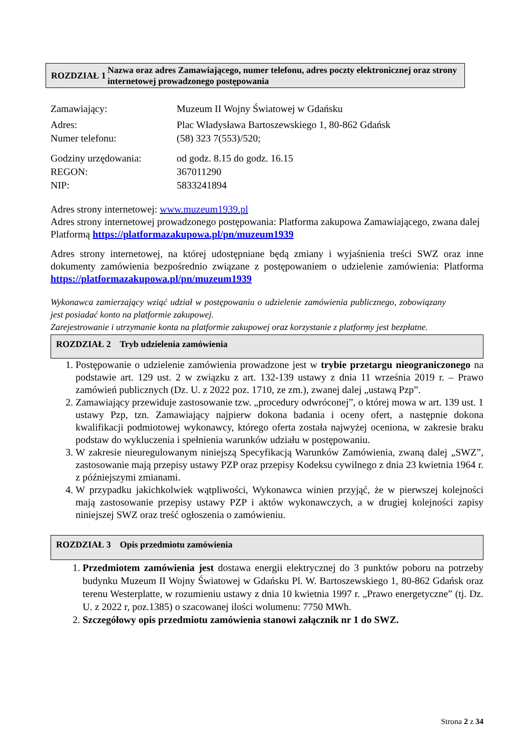ROZDZIAŁ 1 Nazwa oraz adres Zamawiającego, numer telefonu, adres poczty elektronicznej oraz strony internetowej prowadzonego postępowania
| Zamawiający: | Muzeum II Wojny Światowej w Gdańsku |
| Adres: | Plac Władysława Bartoszewskiego 1, 80-862 Gdańsk |
| Numer telefonu: | (58) 323 7(553)/520; |
| Godziny urzędowania: | od godz. 8.15 do godz. 16.15 |
| REGON: | 367011290 |
| NIP: | 5833241894 |
Adres strony internetowej: www.muzeum1939.pl
Adres strony internetowej prowadzonego postępowania: Platforma zakupowa Zamawiającego, zwana dalej Platformą https://platformazakupowa.pl/pn/muzeum1939
Adres strony internetowej, na której udostępniane będą zmiany i wyjaśnienia treści SWZ oraz inne dokumenty zamówienia bezpośrednio związane z postępowaniem o udzielenie zamówienia: Platforma https://platformazakupowa.pl/pn/muzeum1939
Wykonawca zamierzający wziąć udział w postępowaniu o udzielenie zamówienia publicznego, zobowiązany jest posiadać konto na platformie zakupowej.
Zarejestrowanie i utrzymanie konta na platformie zakupowej oraz korzystanie z platformy jest bezpłatne.
ROZDZIAŁ 2 Tryb udzielenia zamówienia
1. Postępowanie o udzielenie zamówienia prowadzone jest w trybie przetargu nieograniczonego na podstawie art. 129 ust. 2 w związku z art. 132-139 ustawy z dnia 11 września 2019 r. – Prawo zamówień publicznych (Dz. U. z 2022 poz. 1710, ze zm.), zwanej dalej „ustawą Pzp”.
2. Zamawiający przewiduje zastosowanie tzw. „procedury odwróconej”, o której mowa w art. 139 ust. 1 ustawy Pzp, tzn. Zamawiający najpierw dokona badania i oceny ofert, a następnie dokona kwalifikacji podmiotowej wykonawcy, którego oferta została najwyżej oceniona, w zakresie braku podstaw do wykluczenia i spełnienia warunków udziału w postępowaniu.
3. W zakresie nieuregulowanym niniejszą Specyfikacją Warunków Zamówienia, zwaną dalej „SWZ”, zastosowanie mają przepisy ustawy PZP oraz przepisy Kodeksu cywilnego z dnia 23 kwietnia 1964 r. z późniejszymi zmianami.
4. W przypadku jakichkolwiek wątpliwości, Wykonawca winien przyjąć, że w pierwszej kolejności mają zastosowanie przepisy ustawy PZP i aktów wykonawczych, a w drugiej kolejności zapisy niniejszej SWZ oraz treść ogłoszenia o zamówieniu.
ROZDZIAŁ 3 Opis przedmiotu zamówienia
1. Przedmiotem zamówienia jest dostawa energii elektrycznej do 3 punktów poboru na potrzeby budynku Muzeum II Wojny Światowej w Gdańsku Pl. W. Bartoszewskiego 1, 80-862 Gdańsk oraz terenu Westerplatte, w rozumieniu ustawy z dnia 10 kwietnia 1997 r. „Prawo energetyczne” (tj. Dz. U. z 2022 r, poz.1385) o szacowanej ilości wolumenu: 7750 MWh.
2. Szczegółowy opis przedmiotu zamówienia stanowi załącznik nr 1 do SWZ.
Strona 2 z 34